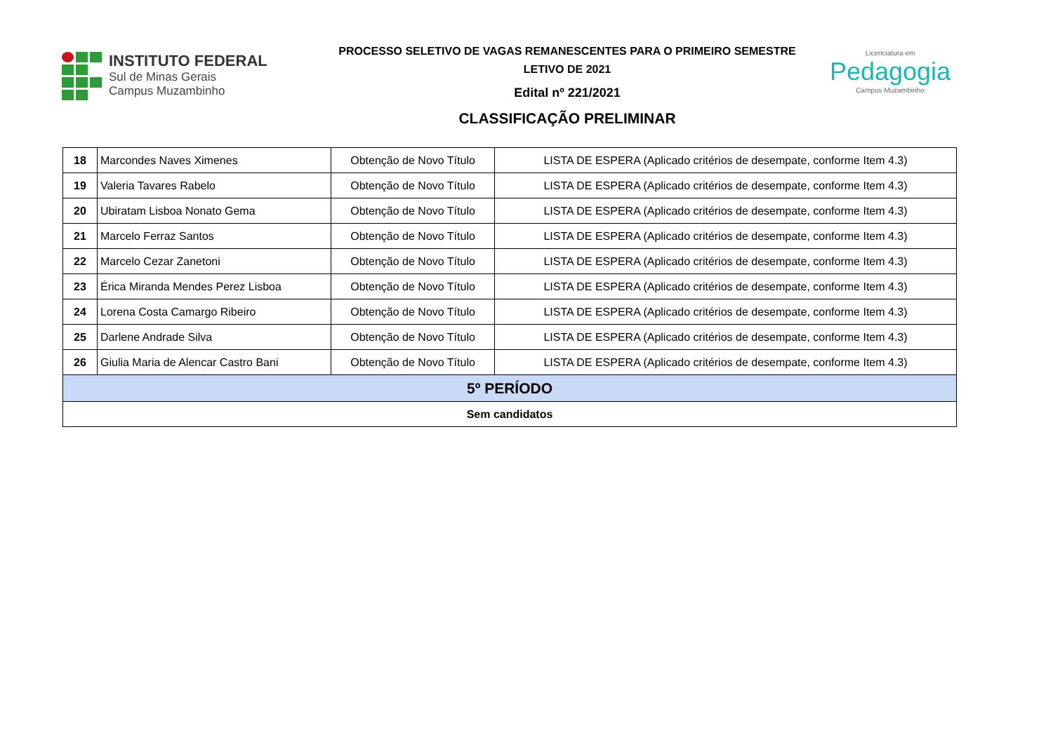INSTITUTO FEDERAL
Sul de Minas Gerais
Campus Muzambinho
PROCESSO SELETIVO DE VAGAS REMANESCENTES PARA O PRIMEIRO SEMESTRE
LETIVO DE 2021
Edital nº 221/2021
CLASSIFICAÇÃO PRELIMINAR
Licenciatura em
Pedagogia
Campus Muzambinho
| 18 | Marcondes Naves Ximenes | Obtenção de Novo Título | LISTA DE ESPERA (Aplicado critérios de desempate, conforme Item 4.3) |
| 19 | Valeria Tavares Rabelo | Obtenção de Novo Título | LISTA DE ESPERA (Aplicado critérios de desempate, conforme Item 4.3) |
| 20 | Ubiratam Lisboa Nonato Gema | Obtenção de Novo Título | LISTA DE ESPERA (Aplicado critérios de desempate, conforme Item 4.3) |
| 21 | Marcelo Ferraz Santos | Obtenção de Novo Título | LISTA DE ESPERA (Aplicado critérios de desempate, conforme Item 4.3) |
| 22 | Marcelo Cezar Zanetoni | Obtenção de Novo Título | LISTA DE ESPERA (Aplicado critérios de desempate, conforme Item 4.3) |
| 23 | Érica Miranda Mendes Perez Lisboa | Obtenção de Novo Título | LISTA DE ESPERA (Aplicado critérios de desempate, conforme Item 4.3) |
| 24 | Lorena Costa Camargo Ribeiro | Obtenção de Novo Título | LISTA DE ESPERA (Aplicado critérios de desempate, conforme Item 4.3) |
| 25 | Darlene Andrade Silva | Obtenção de Novo Título | LISTA DE ESPERA (Aplicado critérios de desempate, conforme Item 4.3) |
| 26 | Giulia Maria de Alencar Castro Bani | Obtenção de Novo Título | LISTA DE ESPERA (Aplicado critérios de desempate, conforme Item 4.3) |
| 5º PERÍODO | | | |
| Sem candidatos | | | |